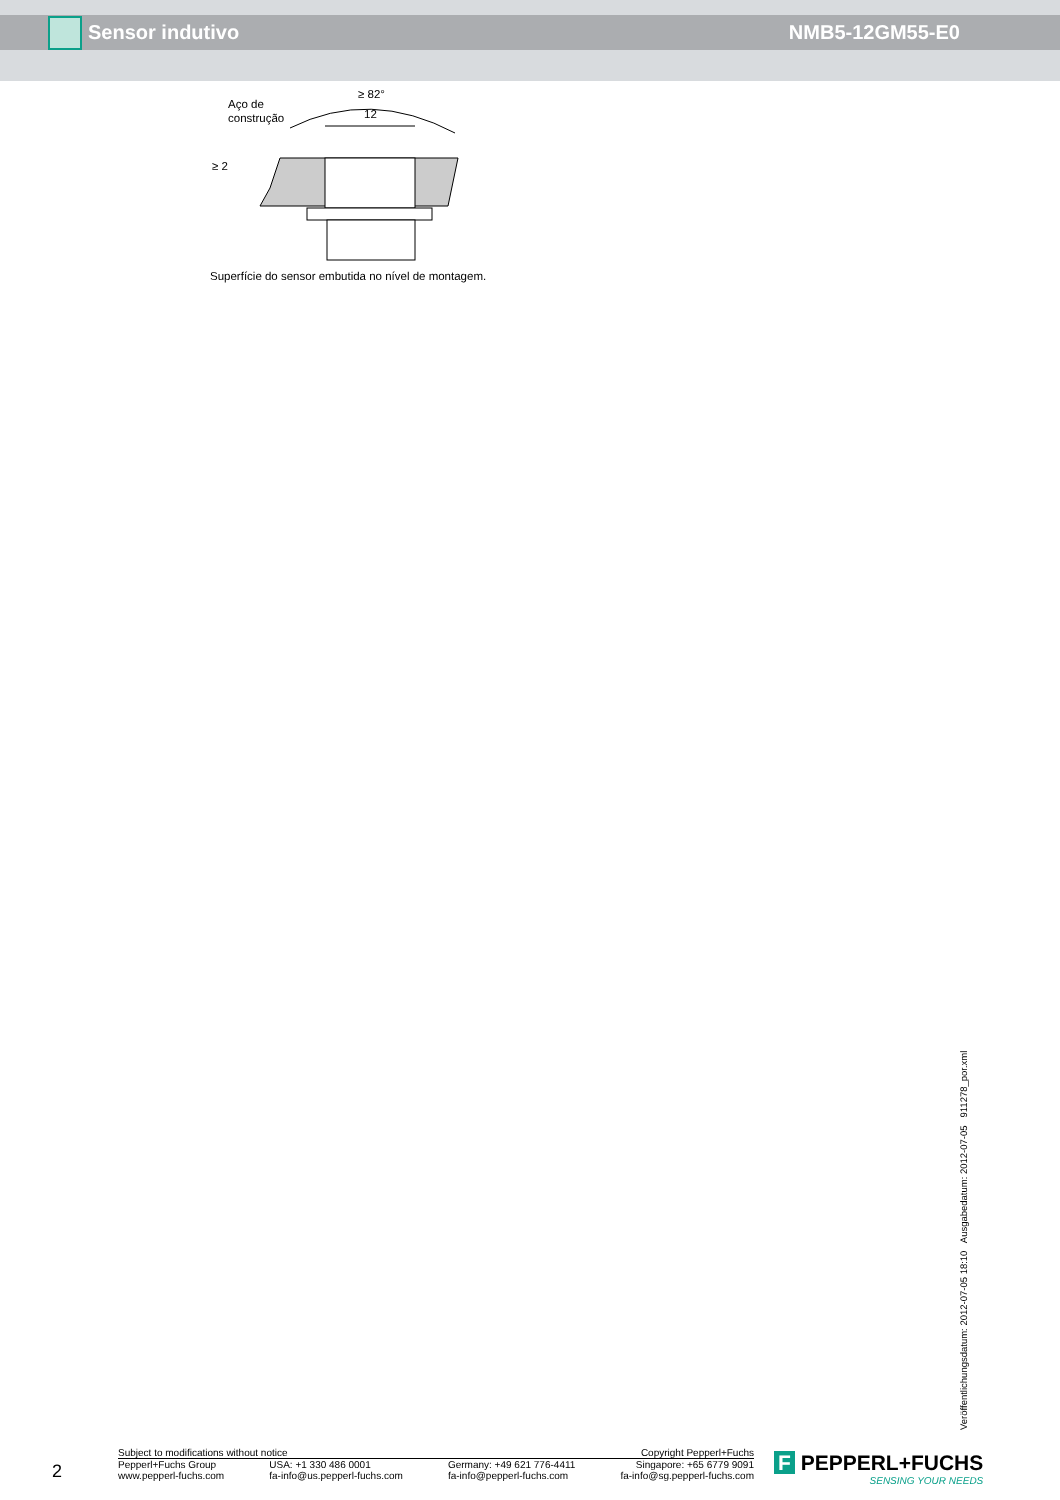Sensor indutivo NMB5-12GM55-E0
Aço de
construção
≥ 82°
12
≥ 2
Superfície do sensor embutida no nível de montagem.
Veröffentlichungsdatum: 2012-07-05 18:10 Ausgabedatum: 2012-07-05 911278_por.xml
2
Subject to modifications without notice Copyright Pepperl+Fuchs
Pepperl+Fuchs Group
www.pepperl-fuchs.com USA: +1 330 486 0001
fa-info@us.pepperl-fuchs.com Germany: +49 621 776-4411
fa-info@pepperl-fuchs.com Singapore: +65 6779 9091
fa-info@sg.pepperl-fuchs.com
F PEPPERL+FUCHS
SENSING YOUR NEEDS